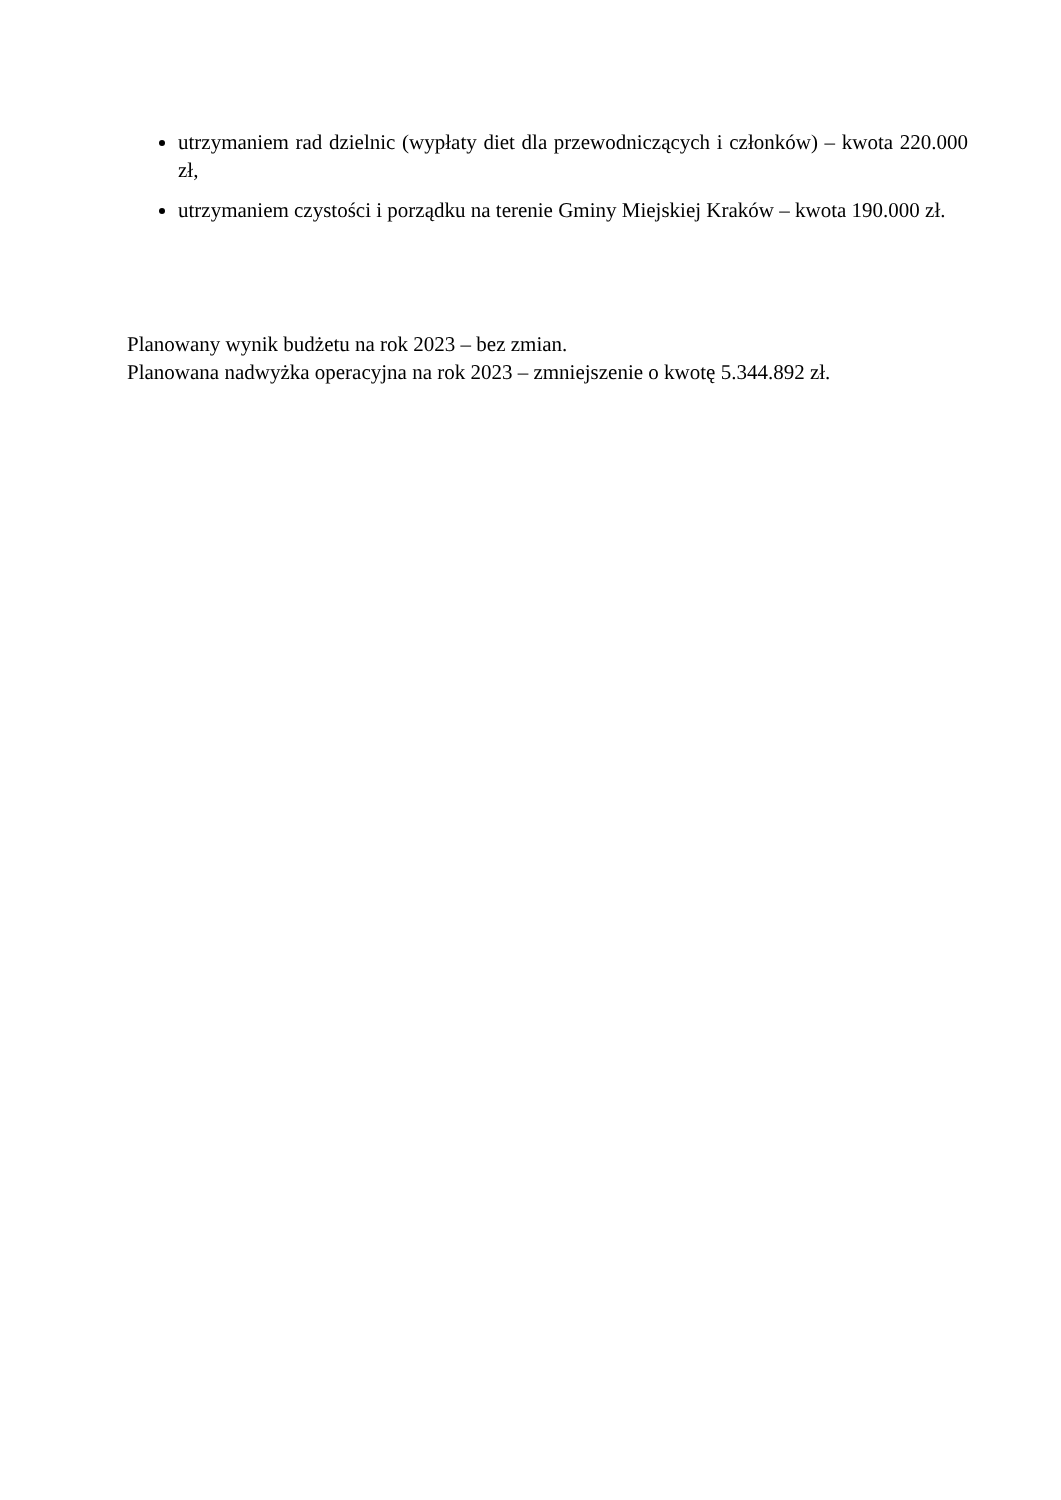utrzymaniem rad dzielnic (wypłaty diet dla przewodniczących i członków) – kwota 220.000 zł,
utrzymaniem czystości i porządku na terenie Gminy Miejskiej Kraków – kwota 190.000 zł.
Planowany wynik budżetu na rok 2023 – bez zmian.
Planowana nadwyżka operacyjna na rok 2023 – zmniejszenie o kwotę 5.344.892 zł.